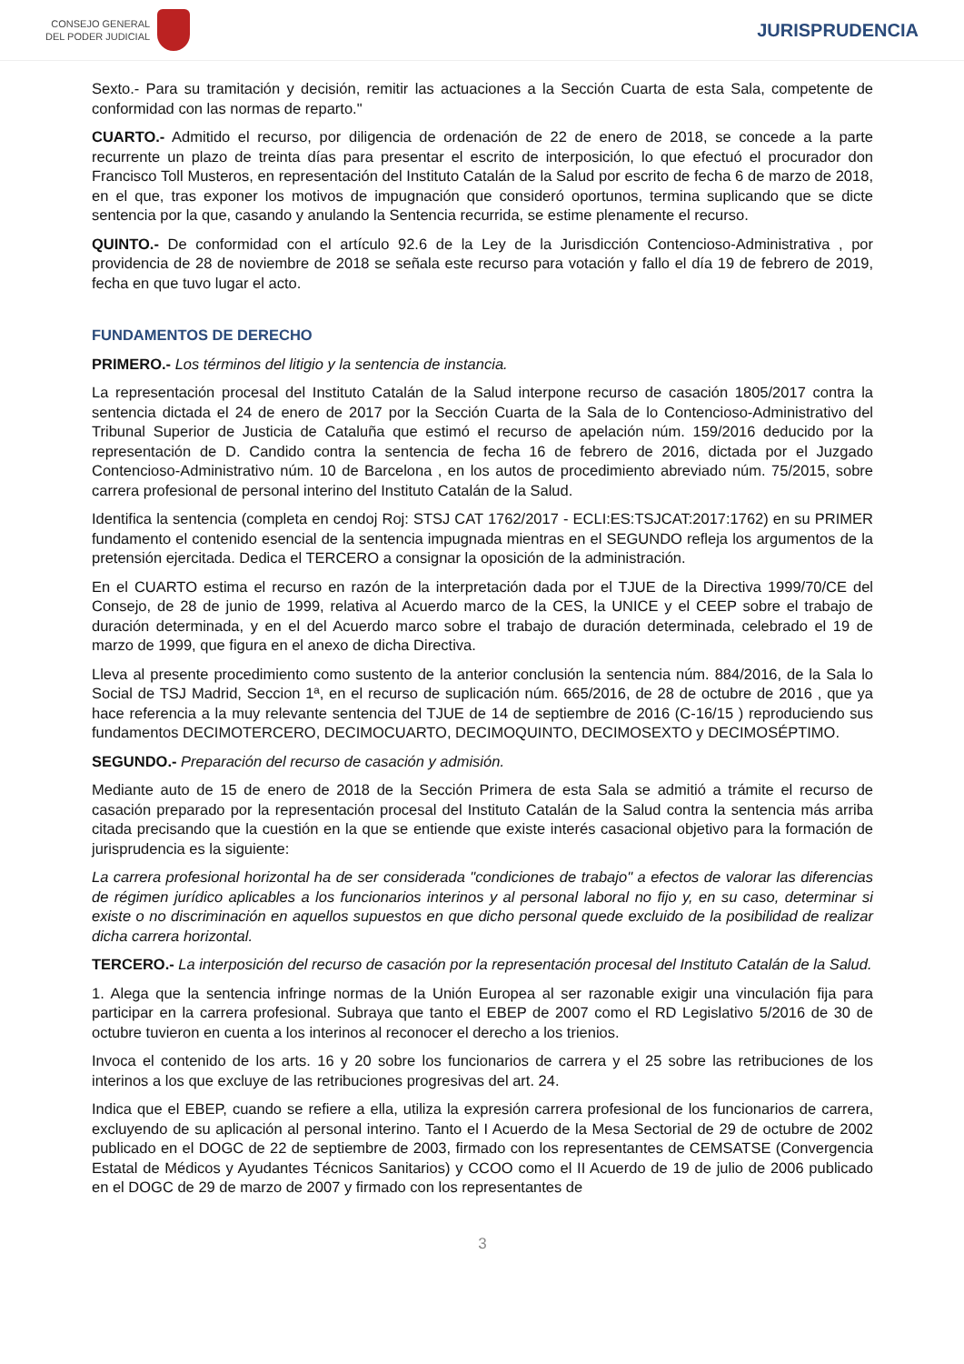CONSEJO GENERAL
DEL PODER JUDICIAL
JURISPRUDENCIA
Sexto.- Para su tramitación y decisión, remitir las actuaciones a la Sección Cuarta de esta Sala, competente de conformidad con las normas de reparto."
CUARTO.- Admitido el recurso, por diligencia de ordenación de 22 de enero de 2018, se concede a la parte recurrente un plazo de treinta días para presentar el escrito de interposición, lo que efectuó el procurador don Francisco Toll Musteros, en representación del Instituto Catalán de la Salud por escrito de fecha 6 de marzo de 2018, en el que, tras exponer los motivos de impugnación que consideró oportunos, termina suplicando que se dicte sentencia por la que, casando y anulando la Sentencia recurrida, se estime plenamente el recurso.
QUINTO.- De conformidad con el artículo 92.6 de la Ley de la Jurisdicción Contencioso-Administrativa , por providencia de 28 de noviembre de 2018 se señala este recurso para votación y fallo el día 19 de febrero de 2019, fecha en que tuvo lugar el acto.
FUNDAMENTOS DE DERECHO
PRIMERO.- Los términos del litigio y la sentencia de instancia.
La representación procesal del Instituto Catalán de la Salud interpone recurso de casación 1805/2017 contra la sentencia dictada el 24 de enero de 2017 por la Sección Cuarta de la Sala de lo Contencioso-Administrativo del Tribunal Superior de Justicia de Cataluña que estimó el recurso de apelación núm. 159/2016 deducido por la representación de D. Candido contra la sentencia de fecha 16 de febrero de 2016, dictada por el Juzgado Contencioso-Administrativo núm. 10 de Barcelona , en los autos de procedimiento abreviado núm. 75/2015, sobre carrera profesional de personal interino del Instituto Catalán de la Salud.
Identifica la sentencia (completa en cendoj Roj: STSJ CAT 1762/2017 - ECLI:ES:TSJCAT:2017:1762) en su PRIMER fundamento el contenido esencial de la sentencia impugnada mientras en el SEGUNDO refleja los argumentos de la pretensión ejercitada. Dedica el TERCERO a consignar la oposición de la administración.
En el CUARTO estima el recurso en razón de la interpretación dada por el TJUE de la Directiva 1999/70/CE del Consejo, de 28 de junio de 1999, relativa al Acuerdo marco de la CES, la UNICE y el CEEP sobre el trabajo de duración determinada, y en el del Acuerdo marco sobre el trabajo de duración determinada, celebrado el 19 de marzo de 1999, que figura en el anexo de dicha Directiva.
Lleva al presente procedimiento como sustento de la anterior conclusión la sentencia núm. 884/2016, de la Sala lo Social de TSJ Madrid, Seccion 1ª, en el recurso de suplicación núm. 665/2016, de 28 de octubre de 2016 , que ya hace referencia a la muy relevante sentencia del TJUE de 14 de septiembre de 2016 (C-16/15 ) reproduciendo sus fundamentos DECIMOTERCERO, DECIMOCUARTO, DECIMOQUINTO, DECIMOSEXTO y DECIMOSÉPTIMO.
SEGUNDO.- Preparación del recurso de casación y admisión.
Mediante auto de 15 de enero de 2018 de la Sección Primera de esta Sala se admitió a trámite el recurso de casación preparado por la representación procesal del Instituto Catalán de la Salud contra la sentencia más arriba citada precisando que la cuestión en la que se entiende que existe interés casacional objetivo para la formación de jurisprudencia es la siguiente:
La carrera profesional horizontal ha de ser considerada "condiciones de trabajo" a efectos de valorar las diferencias de régimen jurídico aplicables a los funcionarios interinos y al personal laboral no fijo y, en su caso, determinar si existe o no discriminación en aquellos supuestos en que dicho personal quede excluido de la posibilidad de realizar dicha carrera horizontal.
TERCERO.- La interposición del recurso de casación por la representación procesal del Instituto Catalán de la Salud.
1. Alega que la sentencia infringe normas de la Unión Europea al ser razonable exigir una vinculación fija para participar en la carrera profesional. Subraya que tanto el EBEP de 2007 como el RD Legislativo 5/2016 de 30 de octubre tuvieron en cuenta a los interinos al reconocer el derecho a los trienios.
Invoca el contenido de los arts. 16 y 20 sobre los funcionarios de carrera y el 25 sobre las retribuciones de los interinos a los que excluye de las retribuciones progresivas del art. 24.
Indica que el EBEP, cuando se refiere a ella, utiliza la expresión carrera profesional de los funcionarios de carrera, excluyendo de su aplicación al personal interino. Tanto el I Acuerdo de la Mesa Sectorial de 29 de octubre de 2002 publicado en el DOGC de 22 de septiembre de 2003, firmado con los representantes de CEMSATSE (Convergencia Estatal de Médicos y Ayudantes Técnicos Sanitarios) y CCOO como el II Acuerdo de 19 de julio de 2006 publicado en el DOGC de 29 de marzo de 2007 y firmado con los representantes de
3